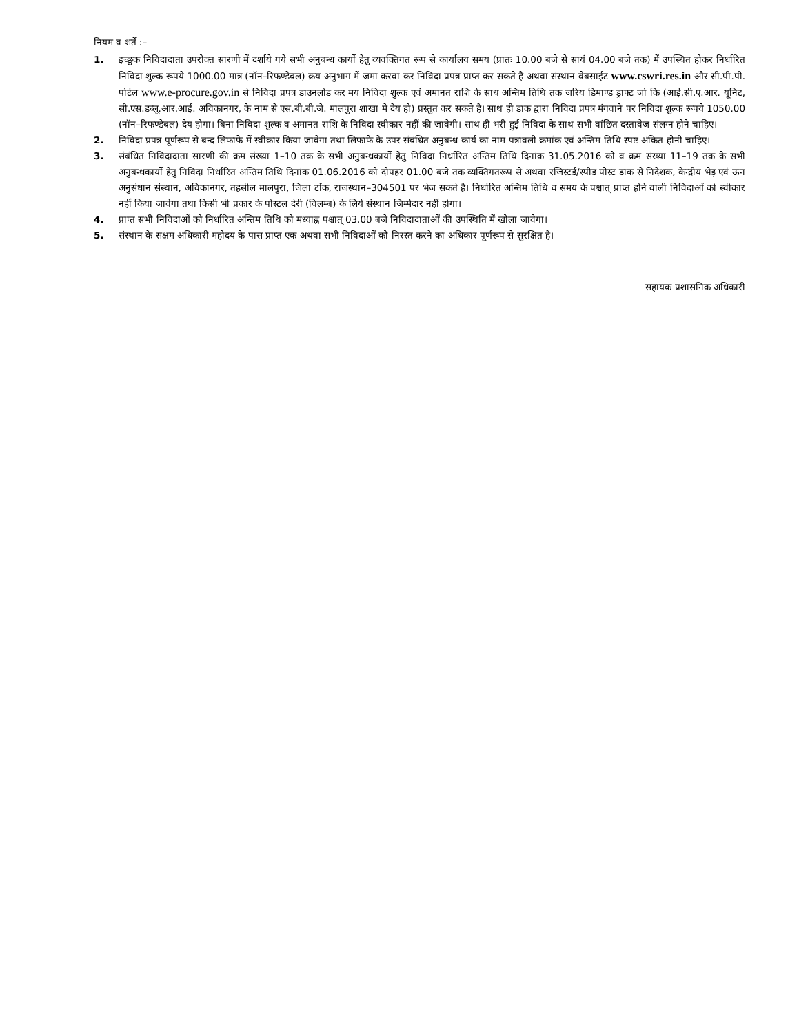नियम व शर्ते :–
1. इच्छुक निविदादाता उपरोक्त सारणी में दर्शाये गये सभी अनुबन्ध कार्यो हेतु व्यवक्तिगत रूप से कार्यालय समय (प्रातः 10.00 बजे से सायं 04.00 बजे तक) में उपस्थित होकर निर्धारित निविदा शुल्क रूपये 1000.00 मात्र (नॉन–रिफण्डेबल) क्रय अनुभाग में जमा करवा कर निविदा प्रपत्र प्राप्त कर सकते है अथवा संस्थान वेबसाईट www.cswri.res.in और सी.पी.पी. पोर्टल www.e-procure.gov.in से निविदा प्रपत्र डाउनलोड कर मय निविदा शुल्क एवं अमानत राशि के साथ अन्तिम तिथि तक जरिय डिमाण्ड ड्राफ्ट जो कि (आई.सी.ए.आर. यूनिट, सी.एस.डब्लू.आर.आई. अविकानगर, के नाम से एस.बी.बी.जे. मालपुरा शाखा मे देय हो) प्रस्तुत कर सकते है। साथ ही डाक द्वारा निविदा प्रपत्र मंगवाने पर निविदा शुल्क रूपये 1050.00 (नॉन–रिफण्डेबल) देय होगा। बिना निविदा शुल्क व अमानत राशि के निविदा स्वीकार नहीं की जावेगी। साथ ही भरी हुई निविदा के साथ सभी वांछित दस्तावेज संलग्न होने चाहिए।
2. निविदा प्रपत्र पूर्णरूप से बन्द लिफाफे में स्वीकार किया जावेगा तथा लिफाफे के उपर संबंधित अनुबन्ध कार्य का नाम पत्रावली क्रमांक एवं अन्तिम तिथि स्पष्ट अंकित होनी चाहिए।
3. संबंधित निविदादाता सारणी की क्रम संख्या 1–10 तक के सभी अनुबन्धकार्यो हेतु निविदा निर्धारित अन्तिम तिथि दिनांक 31.05.2016 को व क्रम संख्या 11–19 तक के सभी अनुबन्धकार्यो हेतु निविदा निर्धारित अन्तिम तिथि दिनांक 01.06.2016 को दोपहर 01.00 बजे तक व्यक्तिगतरूप से अथवा रजिस्टर्ड/स्पीड पोस्ट डाक से निदेशक, केन्द्रीय भेड़ एवं ऊन अनुसंधान संस्थान, अविकानगर, तहसील मालपुरा, जिला टोंक, राजस्थान–304501 पर भेज सकते है। निर्धारित अन्तिम तिथि व समय के पश्चात् प्राप्त होने वाली निविदाओं को स्वीकार नहीं किया जावेगा तथा किसी भी प्रकार के पोस्टल देरी (विलम्ब) के लिये संस्थान जिम्मेदार नहीं होगा।
4. प्राप्त सभी निविदाओं को निर्धारित अन्तिम तिथि को मध्याह्न पश्चात् 03.00 बजे निविदादाताओं की उपस्थिति में खोला जावेगा।
5. संस्थान के सक्षम अधिकारी महोदय के पास प्राप्त एक अथवा सभी निविदाओं को निरस्त करने का अधिकार पूर्णरूप से सुरक्षित है।
सहायक प्रशासनिक अधिकारी